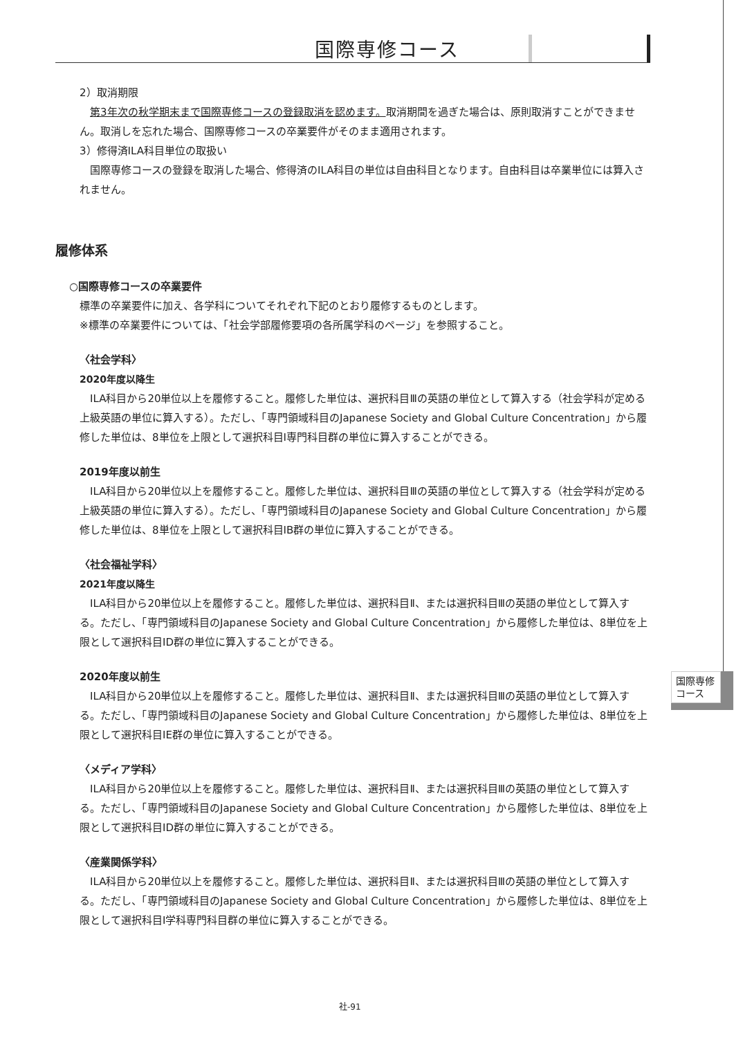国際専修コース
2）取消期限
第3年次の秋学期末まで国際専修コースの登録取消を認めます。取消期間を過ぎた場合は、原則取消すことができません。取消しを忘れた場合、国際専修コースの卒業要件がそのまま適用されます。
3）修得済ILA科目単位の取扱い
国際専修コースの登録を取消した場合、修得済のILA科目の単位は自由科目となります。自由科目は卒業単位には算入されません。
履修体系
○国際専修コースの卒業要件
標準の卒業要件に加え、各学科についてそれぞれ下記のとおり履修するものとします。
※標準の卒業要件については、「社会学部履修要項の各所属学科のページ」を参照すること。
〈社会学科〉
2020年度以降生
ILA科目から20単位以上を履修すること。履修した単位は、選択科目Ⅲの英語の単位として算入する（社会学科が定める上級英語の単位に算入する）。ただし、「専門領域科目のJapanese Society and Global Culture Concentration」から履修した単位は、8単位を上限として選択科目Ⅰ専門科目群の単位に算入することができる。
2019年度以前生
ILA科目から20単位以上を履修すること。履修した単位は、選択科目Ⅲの英語の単位として算入する（社会学科が定める上級英語の単位に算入する）。ただし、「専門領域科目のJapanese Society and Global Culture Concentration」から履修した単位は、8単位を上限として選択科目ⅠB群の単位に算入することができる。
〈社会福祉学科〉
2021年度以降生
ILA科目から20単位以上を履修すること。履修した単位は、選択科目Ⅱ、または選択科目Ⅲの英語の単位として算入する。ただし、「専門領域科目のJapanese Society and Global Culture Concentration」から履修した単位は、8単位を上限として選択科目ⅠD群の単位に算入することができる。
2020年度以前生
ILA科目から20単位以上を履修すること。履修した単位は、選択科目Ⅱ、または選択科目Ⅲの英語の単位として算入する。ただし、「専門領域科目のJapanese Society and Global Culture Concentration」から履修した単位は、8単位を上限として選択科目ⅠE群の単位に算入することができる。
〈メディア学科〉
ILA科目から20単位以上を履修すること。履修した単位は、選択科目Ⅱ、または選択科目Ⅲの英語の単位として算入する。ただし、「専門領域科目のJapanese Society and Global Culture Concentration」から履修した単位は、8単位を上限として選択科目ⅠD群の単位に算入することができる。
〈産業関係学科〉
ILA科目から20単位以上を履修すること。履修した単位は、選択科目Ⅱ、または選択科目Ⅲの英語の単位として算入する。ただし、「専門領域科目のJapanese Society and Global Culture Concentration」から履修した単位は、8単位を上限として選択科目Ⅰ学科専門科目群の単位に算入することができる。
国際専修
コース
社-91